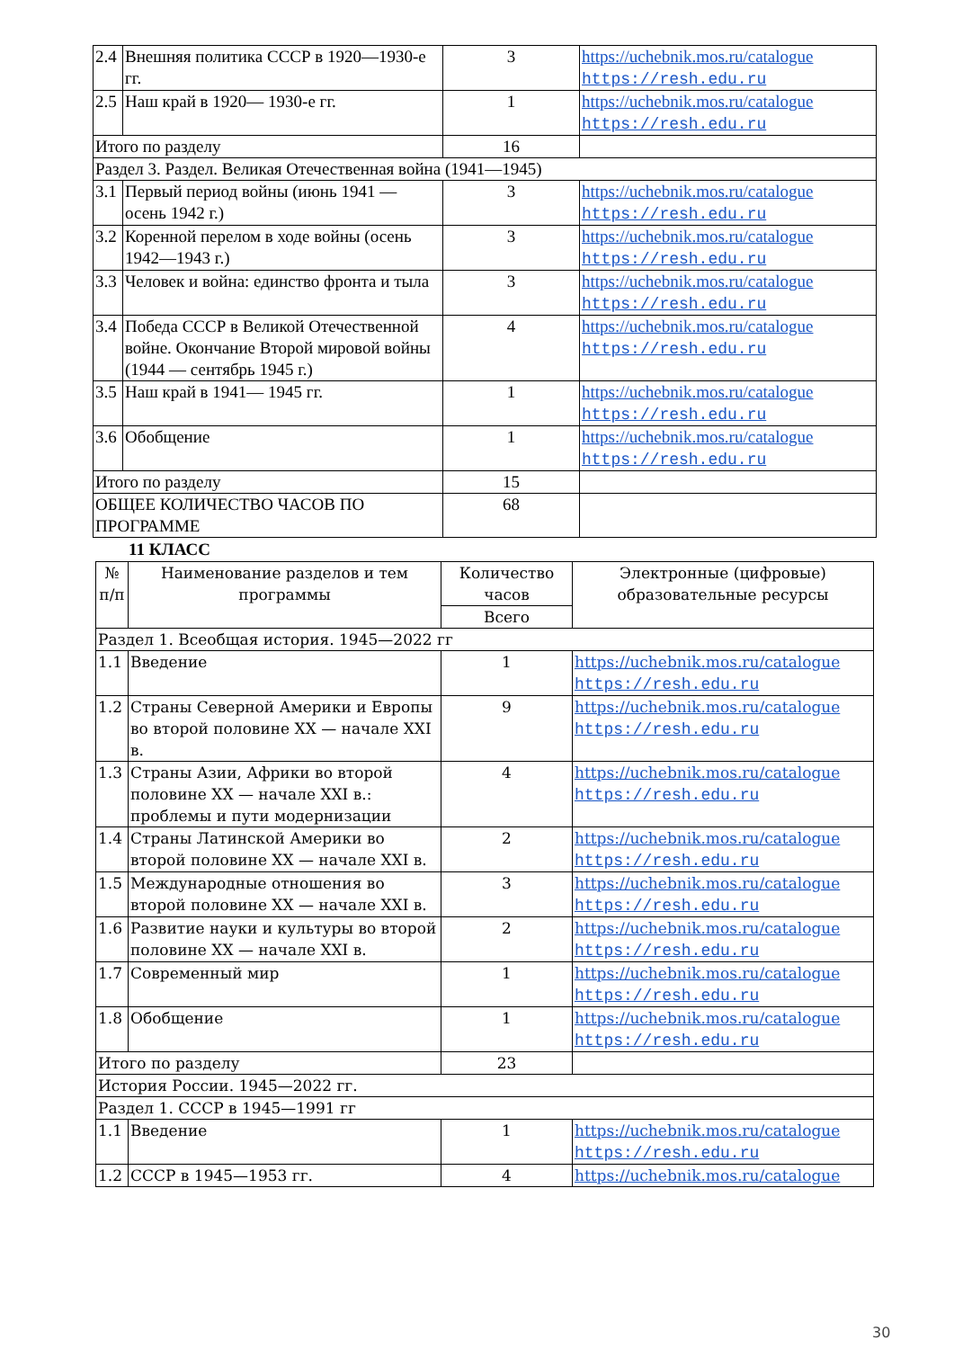| 2.4 | Внешняя политика СССР в 1920—1930-е гг. | 3 | https://uchebnik.mos.ru/catalogue https://resh.edu.ru |
| 2.5 | Наш край в 1920— 1930-е гг. | 1 | https://uchebnik.mos.ru/catalogue https://resh.edu.ru |
| Итого по разделу | | 16 | |
| Раздел 3. Раздел. Великая Отечественная война (1941—1945) | | | |
| 3.1 | Первый период войны (июнь 1941 — осень 1942 г.) | 3 | https://uchebnik.mos.ru/catalogue https://resh.edu.ru |
| 3.2 | Коренной перелом в ходе войны (осень 1942—1943 г.) | 3 | https://uchebnik.mos.ru/catalogue https://resh.edu.ru |
| 3.3 | Человек и война: единство фронта и тыла | 3 | https://uchebnik.mos.ru/catalogue https://resh.edu.ru |
| 3.4 | Победа СССР в Великой Отечественной войне. Окончание Второй мировой войны (1944 — сентябрь 1945 г.) | 4 | https://uchebnik.mos.ru/catalogue https://resh.edu.ru |
| 3.5 | Наш край в 1941— 1945 гг. | 1 | https://uchebnik.mos.ru/catalogue https://resh.edu.ru |
| 3.6 | Обобщение | 1 | https://uchebnik.mos.ru/catalogue https://resh.edu.ru |
| Итого по разделу | | 15 | |
| ОБЩЕЕ КОЛИЧЕСТВО ЧАСОВ ПО ПРОГРАММЕ | | 68 | |
11 КЛАСС
| № п/п | Наименование разделов и тем программы | Количество часов | Электронные (цифровые) образовательные ресурсы |
| --- | --- | --- | --- |
| | | Всего | |
| Раздел 1. Всеобщая история. 1945—2022 гг | | | |
| 1.1 | Введение | 1 | https://uchebnik.mos.ru/catalogue https://resh.edu.ru |
| 1.2 | Страны Северной Америки и Европы во второй половине XX — начале XXI в. | 9 | https://uchebnik.mos.ru/catalogue https://resh.edu.ru |
| 1.3 | Страны Азии, Африки во второй половине XX — начале XXI в.: проблемы и пути модернизации | 4 | https://uchebnik.mos.ru/catalogue https://resh.edu.ru |
| 1.4 | Страны Латинской Америки во второй половине XX — начале XXI в. | 2 | https://uchebnik.mos.ru/catalogue https://resh.edu.ru |
| 1.5 | Международные отношения во второй половине XX — начале XXI в. | 3 | https://uchebnik.mos.ru/catalogue https://resh.edu.ru |
| 1.6 | Развитие науки и культуры во второй половине XX — начале XXI в. | 2 | https://uchebnik.mos.ru/catalogue https://resh.edu.ru |
| 1.7 | Современный мир | 1 | https://uchebnik.mos.ru/catalogue https://resh.edu.ru |
| 1.8 | Обобщение | 1 | https://uchebnik.mos.ru/catalogue https://resh.edu.ru |
| Итого по разделу | | 23 | |
| История России. 1945—2022 гг. | | | |
| Раздел 1. СССР в 1945—1991 гг | | | |
| 1.1 | Введение | 1 | https://uchebnik.mos.ru/catalogue https://resh.edu.ru |
| 1.2 | СССР в 1945—1953 гг. | 4 | https://uchebnik.mos.ru/catalogue |
30